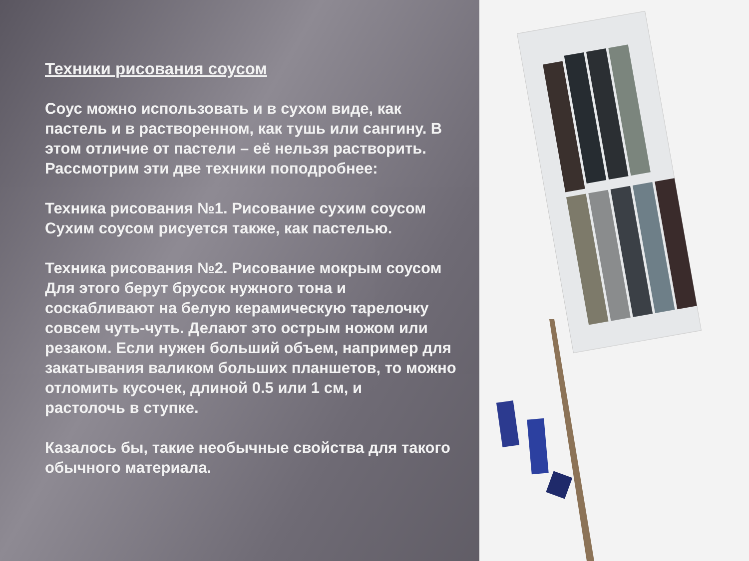Техники рисования соусом
Соус можно использовать и в сухом виде, как
пастель и в растворенном, как тушь или сангину. В
этом отличие от пастели – её нельзя растворить.
Рассмотрим эти две техники поподробнее:
Техника рисования №1. Рисование сухим соусом
Сухим соусом рисуется также, как пастелью.
Техника рисования №2. Рисование мокрым соусом
Для этого берут брусок нужного тона и
соскабливают на белую керамическую тарелочку
совсем чуть-чуть. Делают это острым ножом или
резаком. Если нужен больший объем, например для
закатывания валиком больших планшетов, то можно
отломить кусочек, длиной 0.5 или 1 см, и
растолочь в ступке.
Казалось бы, такие необычные свойства для такого
обычного материала.